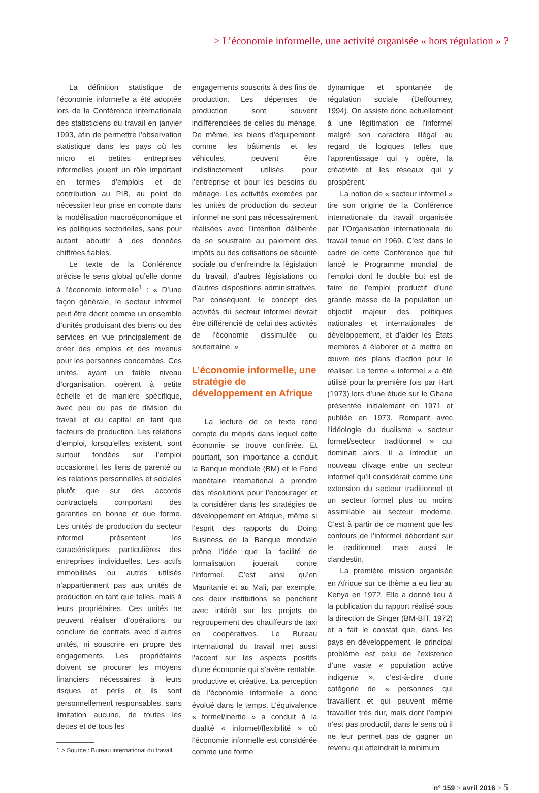> L’économie informelle, une activité organisée « hors régulation » ?
La définition statistique de l’économie informelle a été adoptée lors de la Conférence internationale des statisticiens du travail en janvier 1993, afin de permettre l’observation statistique dans les pays où les micro et petites entreprises informelles jouent un rôle important en termes d’emplois et de contribution au PIB, au point de nécessiter leur prise en compte dans la modélisation macroéconomique et les politiques sectorielles, sans pour autant aboutir à des données chiffrées fiables.
Le texte de la Conférence précise le sens global qu’elle donne à l’économie informelle<sup>1</sup> : « D’une façon générale, le secteur informel peut être décrit comme un ensemble d’unités produisant des biens ou des services en vue principalement de créer des emplois et des revenus pour les personnes concernées. Ces unités, ayant un faible niveau d’organisation, opèrent à petite échelle et de manière spécifique, avec peu ou pas de division du travail et du capital en tant que facteurs de production. Les relations d’emploi, lorsqu’elles existent, sont surtout fondées sur l’emploi occasionnel, les liens de parenté ou les relations personnelles et sociales plutôt que sur des accords contractuels comportant des garanties en bonne et due forme. Les unités de production du secteur informel présentent les caractéristiques particulières des entreprises individuelles. Les actifs immobilisés ou autres utilisés n’appartiennent pas aux unités de production en tant que telles, mais à leurs propriétaires. Ces unités ne peuvent réaliser d’opérations ou conclure de contrats avec d’autres unités, ni souscrire en propre des engagements. Les propriétaires doivent se procurer les moyens financiers nécessaires à leurs risques et périls et ils sont personnellement responsables, sans limitation aucune, de toutes les dettes et de tous les
1 > Source : Bureau international du travail.
engagements souscrits à des fins de production. Les dépenses de production sont souvent indifférenciées de celles du ménage. De même, les biens d’équipement, comme les bâtiments et les véhicules, peuvent être indistinctement utilisés pour l’entreprise et pour les besoins du ménage. Les activités exercées par les unités de production du secteur informel ne sont pas nécessairement réalisées avec l’intention délibérée de se soustraire au paiement des impôts ou des cotisations de sécurité sociale ou d’enfreindre la législation du travail, d’autres législations ou d’autres dispositions administratives. Par conséquent, le concept des activités du secteur informel devrait être différencié de celui des activités de l’économie dissimulée ou souterraine. »
L’économie informelle, une stratégie de développement en Afrique
La lecture de ce texte rend compte du mépris dans lequel cette économie se trouve confinée. Et pourtant, son importance a conduit la Banque mondiale (BM) et le Fond monétaire international à prendre des résolutions pour l’encourager et la considérer dans les stratégies de développement en Afrique, même si l’esprit des rapports du Doing Business de la Banque mondiale prône l’idée que la facilité de formalisation jouerait contre l’informel. C’est ainsi qu’en Mauritanie et au Mali, par exemple, ces deux institutions se penchent avec intérêt sur les projets de regroupement des chauffeurs de taxi en coopératives. Le Bureau international du travail met aussi l’accent sur les aspects positifs d’une économie qui s’avère rentable, productive et créative. La perception de l’économie informelle a donc évolué dans le temps. L’équivalence « formel/inertie » a conduit à la dualité « informel/flexibilité » où l’économie informelle est considérée comme une forme
dynamique et spontanée de régulation sociale (Deffourney, 1994). On assiste donc actuellement à une légitimation de l’informel malgré son caractère illégal au regard de logiques telles que l’apprentissage qui y opère, la créativité et les réseaux qui y prospèrent.
La notion de « secteur informel » tire son origine de la Conférence internationale du travail organisée par l’Organisation internationale du travail tenue en 1969. C’est dans le cadre de cette Conférence que fut lancé le Programme mondial de l’emploi dont le double but est de faire de l’emploi productif d’une grande masse de la population un objectif majeur des politiques nationales et internationales de développement, et d’aider les États membres à élaborer et à mettre en œuvre des plans d’action pour le réaliser. Le terme « informel » a été utilisé pour la première fois par Hart (1973) lors d’une étude sur le Ghana présentée initialement en 1971 et publiée en 1973. Rompant avec l’idéologie du dualisme « secteur formel/secteur traditionnel » qui dominait alors, il a introduit un nouveau clivage entre un secteur informel qu’il considérait comme une extension du secteur traditionnel et un secteur formel plus ou moins assimilable au secteur moderne. C’est à partir de ce moment que les contours de l’informel débordent sur le traditionnel, mais aussi le clandestin.
La première mission organisée en Afrique sur ce thème a eu lieu au Kenya en 1972. Elle a donné lieu à la publication du rapport réalisé sous la direction de Singer (BM-BIT, 1972) et a fait le constat que, dans les pays en développement, le principal problème est celui de l’existence d’une vaste « population active indigente », c’est-à-dire d’une catégorie de « personnes qui travaillent et qui peuvent même travailler très dur, mais dont l’emploi n’est pas productif, dans le sens où il ne leur permet pas de gagner un revenu qui atteindrait le minimum
n° 159 > avril 2016 > 5